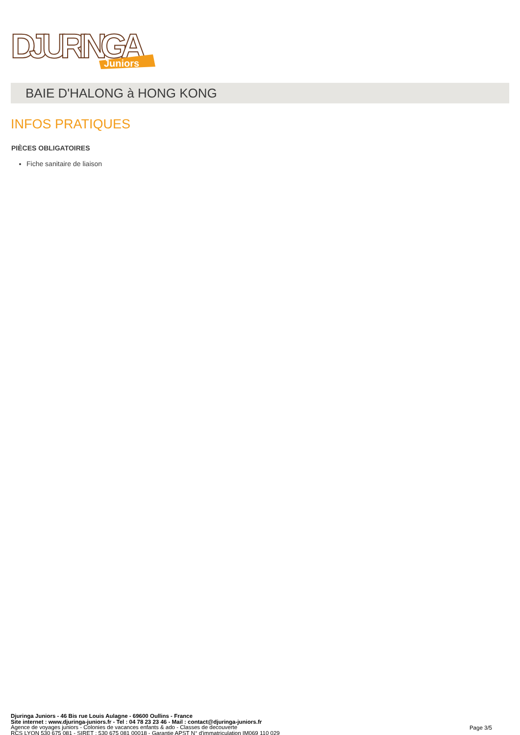DJURINGA
Juniors
BAIE D'HALONG à HONG KONG
INFOS PRATIQUES
PIÈCES OBLIGATOIRES
Fiche sanitaire de liaison
Djuringa Juniors - 46 Bis rue Louis Aulagne - 69600 Oullins - France
Site internet : www.djuringa-juniors.fr - Tel : 04 78 23 23 46 - Mail : contact@djuringa-juniors.fr
Agence de voyages juniors - Colonies de vacances enfants & ado - Classes de decouverte
RCS LYON 530 675 081 - SIRET : 530 675 081 00018 - Garantie APST N° d'immatriculation IM069 110 029
Page 3/5